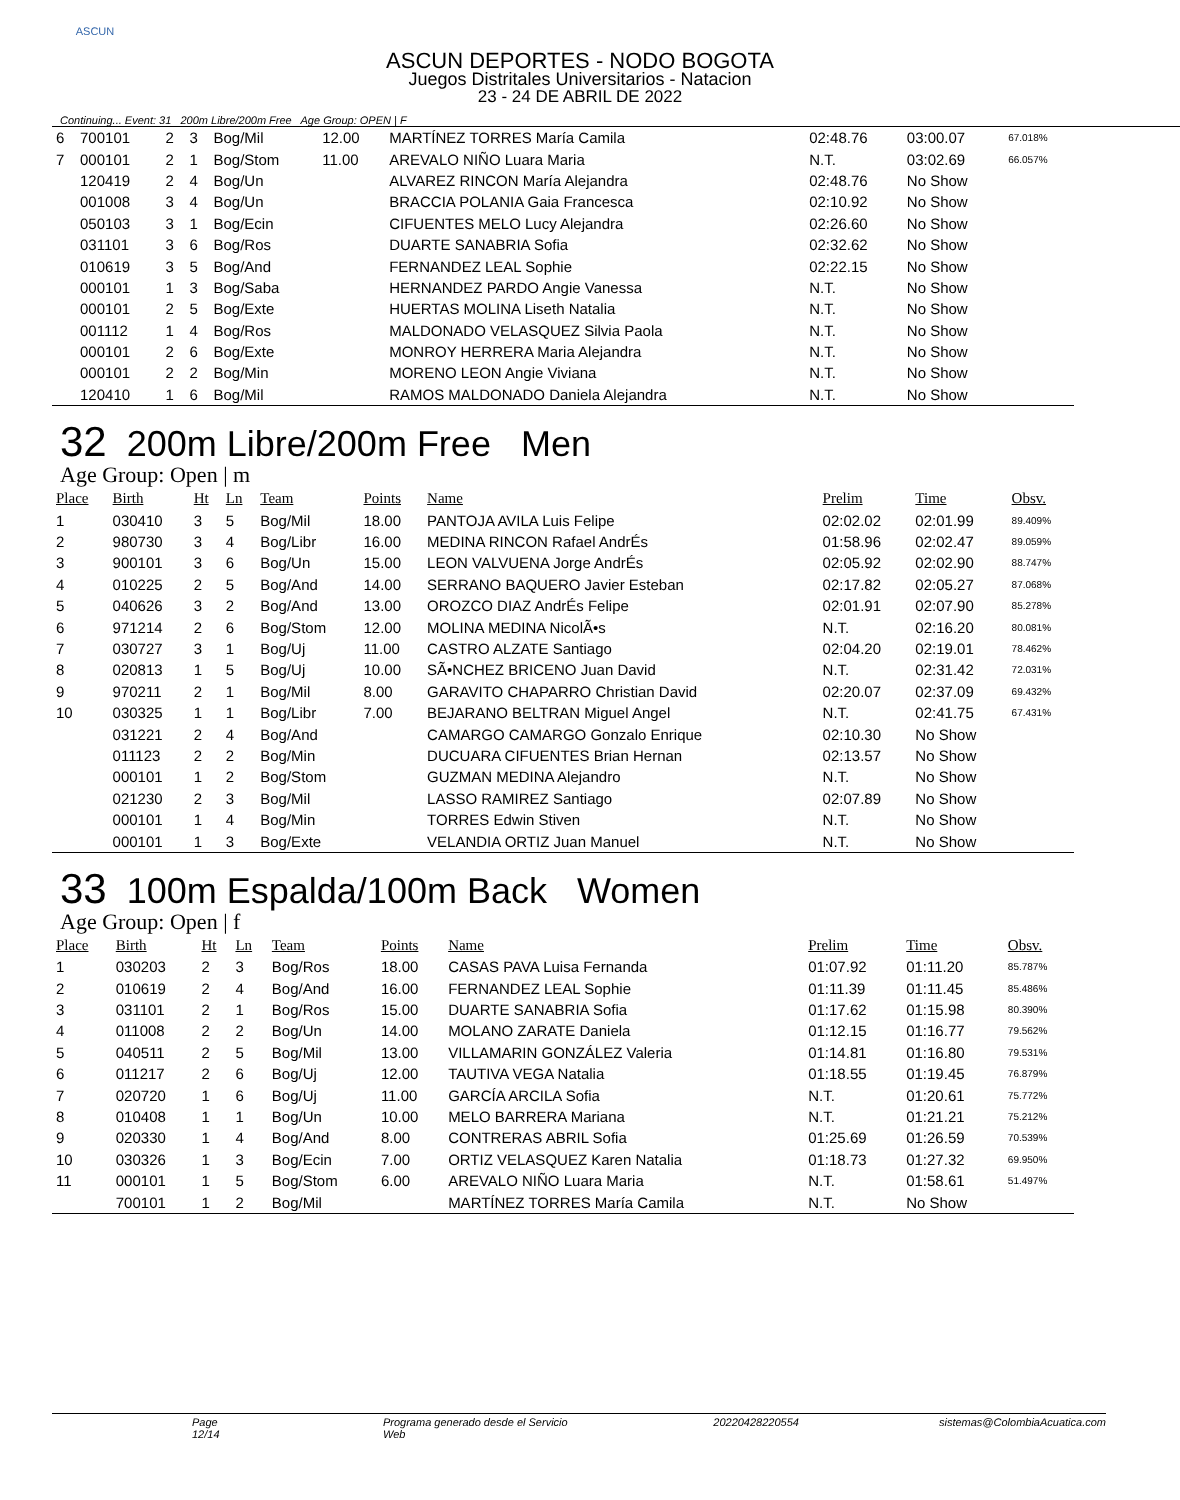ASCUN
ASCUN DEPORTES - NODO BOGOTA
Juegos Distritales Universitarios - Natacion
23 - 24 DE ABRIL DE 2022
Continuing... Event: 31 200m Libre/200m Free Age Group: OPEN | F
| 6 | 700101 | 2 | 3 | Bog/Mil | 12.00 | MARTÍNEZ TORRES María Camila | 02:48.76 | 03:00.07 | 67.018% |
| 7 | 000101 | 2 | 1 | Bog/Stom | 11.00 | AREVALO NIÑO Luara Maria | N.T. | 03:02.69 | 66.057% |
| | 120419 | 2 | 4 | Bog/Un | | ALVAREZ RINCON María Alejandra | 02:48.76 | No Show | |
| | 001008 | 3 | 4 | Bog/Un | | BRACCIA POLANIA Gaia Francesca | 02:10.92 | No Show | |
| | 050103 | 3 | 1 | Bog/Ecin | | CIFUENTES MELO Lucy Alejandra | 02:26.60 | No Show | |
| | 031101 | 3 | 6 | Bog/Ros | | DUARTE SANABRIA Sofia | 02:32.62 | No Show | |
| | 010619 | 3 | 5 | Bog/And | | FERNANDEZ LEAL Sophie | 02:22.15 | No Show | |
| | 000101 | 1 | 3 | Bog/Saba | | HERNANDEZ PARDO Angie Vanessa | N.T. | No Show | |
| | 000101 | 2 | 5 | Bog/Exte | | HUERTAS MOLINA Liseth Natalia | N.T. | No Show | |
| | 001112 | 1 | 4 | Bog/Ros | | MALDONADO VELASQUEZ Silvia Paola | N.T. | No Show | |
| | 000101 | 2 | 6 | Bog/Exte | | MONROY HERRERA Maria Alejandra | N.T. | No Show | |
| | 000101 | 2 | 2 | Bog/Min | | MORENO LEON Angie Viviana | N.T. | No Show | |
| | 120410 | 1 | 6 | Bog/Mil | | RAMOS MALDONADO Daniela Alejandra | N.T. | No Show | |
32 200m Libre/200m Free Men
Age Group: Open | m
| Place | Birth | Ht | Ln | Team | Points | Name | Prelim | Time | Obsv. |
| --- | --- | --- | --- | --- | --- | --- | --- | --- | --- |
| 1 | 030410 | 3 | 5 | Bog/Mil | 18.00 | PANTOJA AVILA Luis Felipe | 02:02.02 | 02:01.99 | 89.409% |
| 2 | 980730 | 3 | 4 | Bog/Libr | 16.00 | MEDINA RINCON Rafael AndrÉs | 01:58.96 | 02:02.47 | 89.059% |
| 3 | 900101 | 3 | 6 | Bog/Un | 15.00 | LEON VALVUENA Jorge AndrÉs | 02:05.92 | 02:02.90 | 88.747% |
| 4 | 010225 | 2 | 5 | Bog/And | 14.00 | SERRANO BAQUERO Javier Esteban | 02:17.82 | 02:05.27 | 87.068% |
| 5 | 040626 | 3 | 2 | Bog/And | 13.00 | OROZCO DIAZ AndrÉs Felipe | 02:01.91 | 02:07.90 | 85.278% |
| 6 | 971214 | 2 | 6 | Bog/Stom | 12.00 | MOLINA MEDINA NicolÃ•s | N.T. | 02:16.20 | 80.081% |
| 7 | 030727 | 3 | 1 | Bog/Uj | 11.00 | CASTRO ALZATE Santiago | 02:04.20 | 02:19.01 | 78.462% |
| 8 | 020813 | 1 | 5 | Bog/Uj | 10.00 | SÃ•NCHEZ BRICENO Juan David | N.T. | 02:31.42 | 72.031% |
| 9 | 970211 | 2 | 1 | Bog/Mil | 8.00 | GARAVITO CHAPARRO Christian David | 02:20.07 | 02:37.09 | 69.432% |
| 10 | 030325 | 1 | 1 | Bog/Libr | 7.00 | BEJARANO BELTRAN Miguel Angel | N.T. | 02:41.75 | 67.431% |
| | 031221 | 2 | 4 | Bog/And | | CAMARGO CAMARGO Gonzalo Enrique | 02:10.30 | No Show | |
| | 011123 | 2 | 2 | Bog/Min | | DUCUARA CIFUENTES Brian Hernan | 02:13.57 | No Show | |
| | 000101 | 1 | 2 | Bog/Stom | | GUZMAN MEDINA Alejandro | N.T. | No Show | |
| | 021230 | 2 | 3 | Bog/Mil | | LASSO RAMIREZ Santiago | 02:07.89 | No Show | |
| | 000101 | 1 | 4 | Bog/Min | | TORRES Edwin Stiven | N.T. | No Show | |
| | 000101 | 1 | 3 | Bog/Exte | | VELANDIA ORTIZ Juan Manuel | N.T. | No Show | |
33 100m Espalda/100m Back Women
Age Group: Open | f
| Place | Birth | Ht | Ln | Team | Points | Name | Prelim | Time | Obsv. |
| --- | --- | --- | --- | --- | --- | --- | --- | --- | --- |
| 1 | 030203 | 2 | 3 | Bog/Ros | 18.00 | CASAS PAVA Luisa Fernanda | 01:07.92 | 01:11.20 | 85.787% |
| 2 | 010619 | 2 | 4 | Bog/And | 16.00 | FERNANDEZ LEAL Sophie | 01:11.39 | 01:11.45 | 85.486% |
| 3 | 031101 | 2 | 1 | Bog/Ros | 15.00 | DUARTE SANABRIA Sofia | 01:17.62 | 01:15.98 | 80.390% |
| 4 | 011008 | 2 | 2 | Bog/Un | 14.00 | MOLANO ZARATE Daniela | 01:12.15 | 01:16.77 | 79.562% |
| 5 | 040511 | 2 | 5 | Bog/Mil | 13.00 | VILLAMARIN GONZÁLEZ Valeria | 01:14.81 | 01:16.80 | 79.531% |
| 6 | 011217 | 2 | 6 | Bog/Uj | 12.00 | TAUTIVA VEGA Natalia | 01:18.55 | 01:19.45 | 76.879% |
| 7 | 020720 | 1 | 6 | Bog/Uj | 11.00 | GARCÍA ARCILA Sofia | N.T. | 01:20.61 | 75.772% |
| 8 | 010408 | 1 | 1 | Bog/Un | 10.00 | MELO BARRERA Mariana | N.T. | 01:21.21 | 75.212% |
| 9 | 020330 | 1 | 4 | Bog/And | 8.00 | CONTRERAS ABRIL Sofia | 01:25.69 | 01:26.59 | 70.539% |
| 10 | 030326 | 1 | 3 | Bog/Ecin | 7.00 | ORTIZ VELASQUEZ Karen Natalia | 01:18.73 | 01:27.32 | 69.950% |
| 11 | 000101 | 1 | 5 | Bog/Stom | 6.00 | AREVALO NIÑO Luara Maria | N.T. | 01:58.61 | 51.497% |
| | 700101 | 1 | 2 | Bog/Mil | | MARTÍNEZ TORRES María Camila | N.T. | No Show | |
Page 12/14 Programa generado desde el Servicio Web 20220428220554 sistemas@ColombiaAcuatica.com